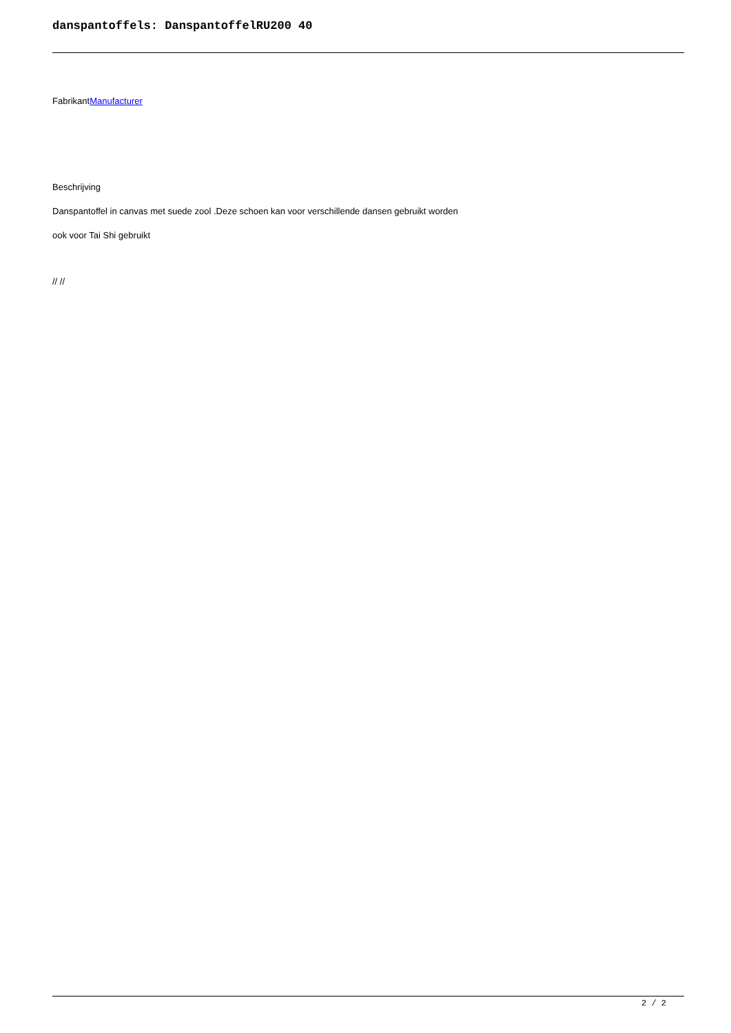danspantoffels: DanspantoffelRU200 40
FabrikantManufacturer
Beschrijving
Danspantoffel in canvas met suede zool .Deze schoen kan voor verschillende dansen gebruikt worden
ook voor Tai Shi gebruikt
// //
2 / 2